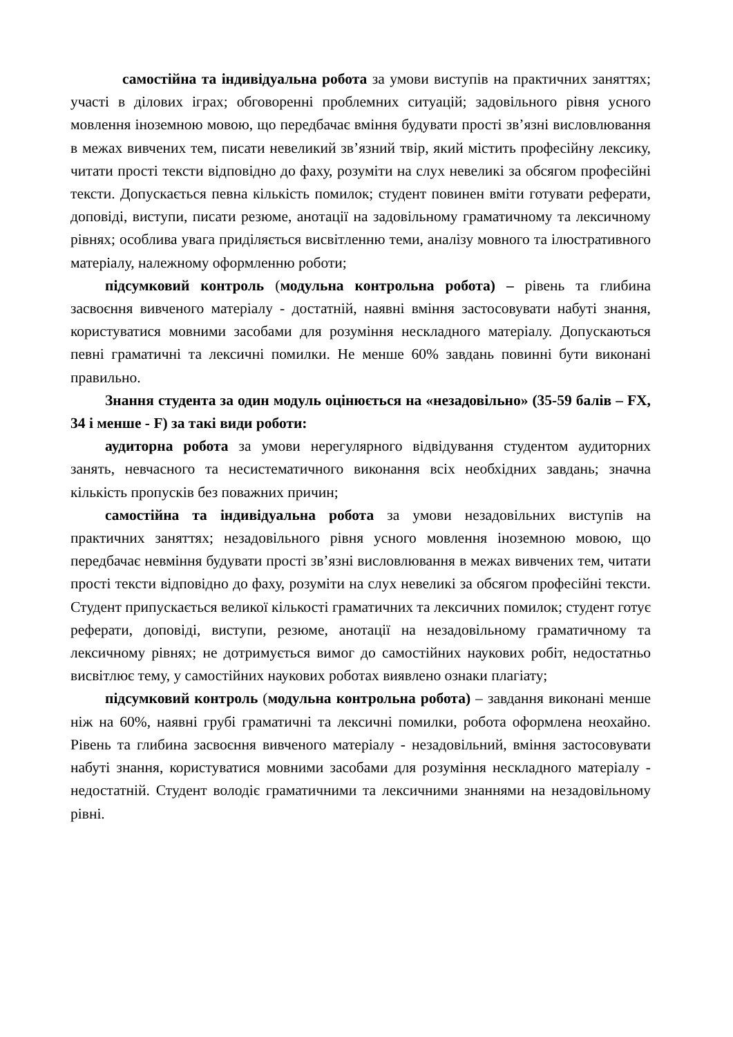самостійна та індивідуальна робота за умови виступів на практичних заняттях; участі в ділових іграх; обговоренні проблемних ситуацій; задовільного рівня усного мовлення іноземною мовою, що передбачає вміння будувати прості зв’язні висловлювання в межах вивчених тем, писати невеликий зв’язний твір, який містить професійну лексику, читати прості тексти відповідно до фаху, розуміти на слух невеликі за обсягом професійні тексти. Допускається певна кількість помилок; студент повинен вміти готувати реферати, доповіді, виступи, писати резюме, анотації на задовільному граматичному та лексичному рівнях; особлива увага приділяється висвітленню теми, аналізу мовного та ілюстративного матеріалу, належному оформленню роботи;
підсумковий контроль (модульна контрольна робота) – рівень та глибина засвоєння вивченого матеріалу - достатній, наявні вміння застосовувати набуті знання, користуватися мовними засобами для розуміння нескладного матеріалу. Допускаються певні граматичні та лексичні помилки. Не менше 60% завдань повинні бути виконані правильно.
Знання студента за один модуль оцінюється на «незадовільно» (35-59 балів – FX, 34 і менше - F) за такі види роботи:
аудиторна робота за умови нерегулярного відвідування студентом аудиторних занять, невчасного та несистематичного виконання всіх необхідних завдань; значна кількість пропусків без поважних причин;
самостійна та індивідуальна робота за умови незадовільних виступів на практичних заняттях; незадовільного рівня усного мовлення іноземною мовою, що передбачає невміння будувати прості зв’язні висловлювання в межах вивчених тем, читати прості тексти відповідно до фаху, розуміти на слух невеликі за обсягом професійні тексти. Студент припускається великої кількості граматичних та лексичних помилок; студент готує реферати, доповіді, виступи, резюме, анотації на незадовільному граматичному та лексичному рівнях; не дотримується вимог до самостійних наукових робіт, недостатньо висвітлює тему, у самостійних наукових роботах виявлено ознаки плагіату;
підсумковий контроль (модульна контрольна робота) – завдання виконані менше ніж на 60%, наявні грубі граматичні та лексичні помилки, робота оформлена неохайно. Рівень та глибина засвоєння вивченого матеріалу - незадовільний, вміння застосовувати набуті знання, користуватися мовними засобами для розуміння нескладного матеріалу - недостатній. Студент володіє граматичними та лексичними знаннями на незадовільному рівні.